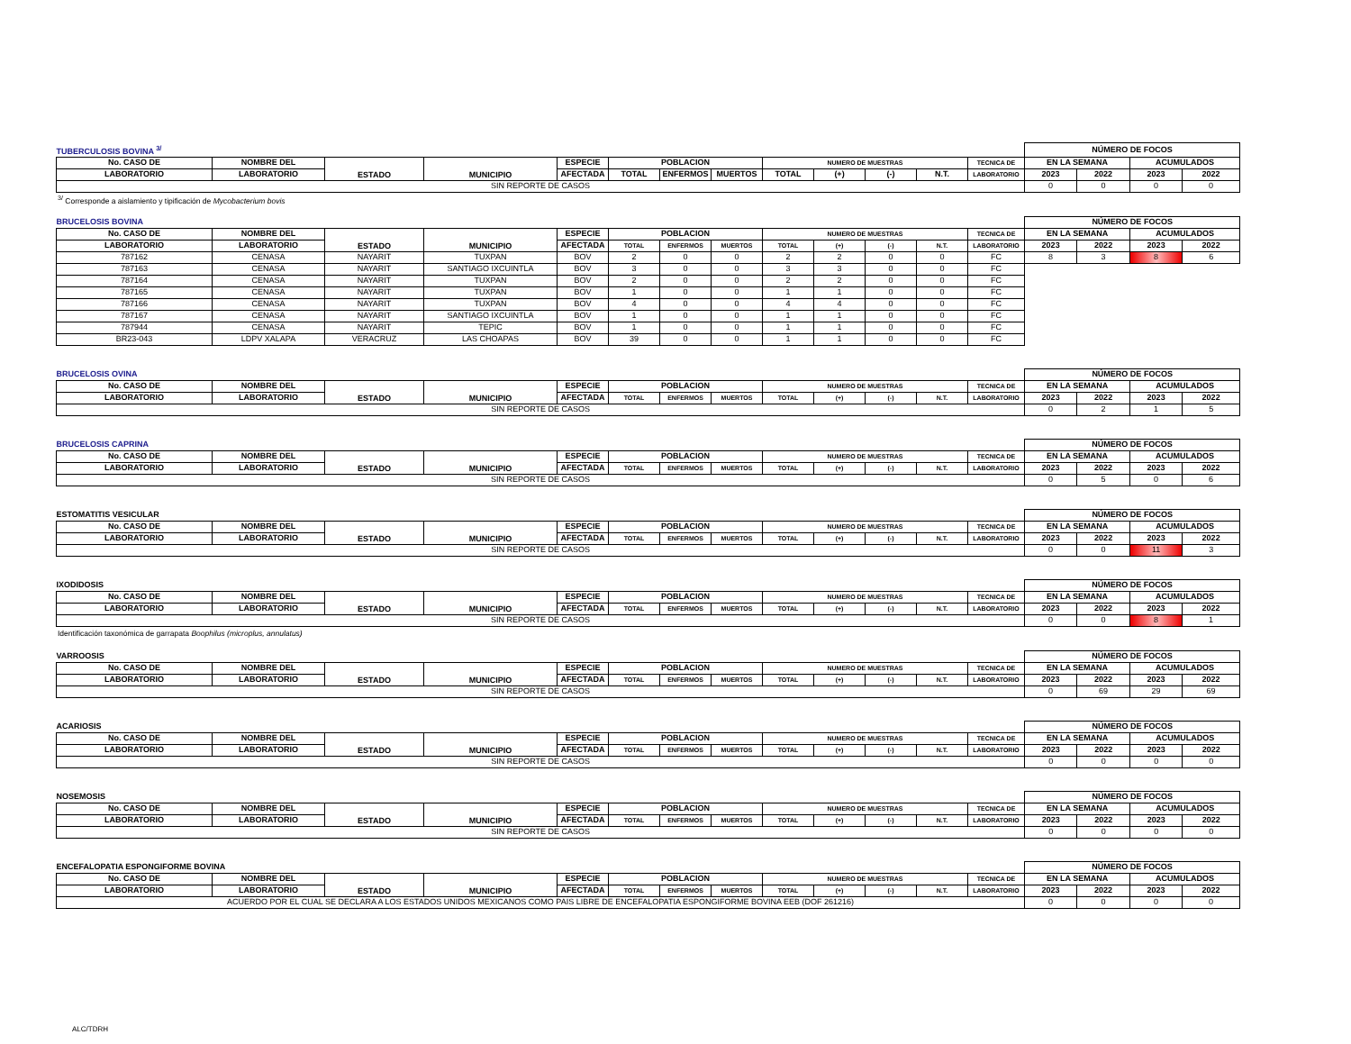| TUBERCULOSIS BOVINA <sup>3/</sup> | | | | | | | | | | | | | NÚMERO DE FOCOS | | | |
| No. CASO DE | NOMBRE DEL | ESTADO | MUNICIPIO | ESPECIE | POBLACION | | | NUMERO DE MUESTRAS | | | | TECNICA DE | EN LA SEMANA | | ACUMULADOS | |
| LABORATORIO | LABORATORIO | | | AFECTADA | TOTAL | ENFERMOS | MUERTOS | TOTAL | (+) | (-) | N.T. | LABORATORIO | 2023 | 2022 | 2023 | 2022 |
| SIN REPORTE DE CASOS | | | | | | | | | | | | | 0 | 0 | 0 | 0 |
<sup>3/</sup> Corresponde a aislamiento y tipificación de Mycobacterium bovis
| BRUCELOSIS BOVINA | | | | | | | | | | | | | NÚMERO DE FOCOS | | | |
| No. CASO DE | NOMBRE DEL | ESTADO | MUNICIPIO | ESPECIE | POBLACION | | | NUMERO DE MUESTRAS | | | | TECNICA DE | EN LA SEMANA | | ACUMULADOS | |
| LABORATORIO | LABORATORIO | | | AFECTADA | TOTAL | ENFERMOS | MUERTOS | TOTAL | (+) | (-) | N.T. | LABORATORIO | 2023 | 2022 | 2023 | 2022 |
| 787162 | CENASA | NAYARIT | TUXPAN | BOV | 2 | 0 | 0 | 2 | 2 | 0 | 0 | FC | 8 | 3 | 8 | 6 |
| 787163 | CENASA | NAYARIT | SANTIAGO IXCUINTLA | BOV | 3 | 0 | 0 | 3 | 3 | 0 | 0 | FC | | | | |
| 787164 | CENASA | NAYARIT | TUXPAN | BOV | 2 | 0 | 0 | 2 | 2 | 0 | 0 | FC | | | | |
| 787165 | CENASA | NAYARIT | TUXPAN | BOV | 1 | 0 | 0 | 1 | 1 | 0 | 0 | FC | | | | |
| 787166 | CENASA | NAYARIT | TUXPAN | BOV | 4 | 0 | 0 | 4 | 4 | 0 | 0 | FC | | | | |
| 787167 | CENASA | NAYARIT | SANTIAGO IXCUINTLA | BOV | 1 | 0 | 0 | 1 | 1 | 0 | 0 | FC | | | | |
| 787944 | CENASA | NAYARIT | TEPIC | BOV | 1 | 0 | 0 | 1 | 1 | 0 | 0 | FC | | | | |
| BR23-043 | LDPV XALAPA | VERACRUZ | LAS CHOAPAS | BOV | 39 | 0 | 0 | 1 | 1 | 0 | 0 | FC | | | | |
| BRUCELOSIS OVINA | | | | | | | | | | | | | NÚMERO DE FOCOS | | | |
| No. CASO DE | NOMBRE DEL | ESTADO | MUNICIPIO | ESPECIE | POBLACION | | | NUMERO DE MUESTRAS | | | | TECNICA DE | EN LA SEMANA | | ACUMULADOS | |
| LABORATORIO | LABORATORIO | | | AFECTADA | TOTAL | ENFERMOS | MUERTOS | TOTAL | (+) | (-) | N.T. | LABORATORIO | 2023 | 2022 | 2023 | 2022 |
| SIN REPORTE DE CASOS | | | | | | | | | | | | | 0 | 2 | 1 | 5 |
| BRUCELOSIS CAPRINA | | | | | | | | | | | | | NÚMERO DE FOCOS | | | |
| No. CASO DE | NOMBRE DEL | ESTADO | MUNICIPIO | ESPECIE | POBLACION | | | NUMERO DE MUESTRAS | | | | TECNICA DE | EN LA SEMANA | | ACUMULADOS | |
| LABORATORIO | LABORATORIO | | | AFECTADA | TOTAL | ENFERMOS | MUERTOS | TOTAL | (+) | (-) | N.T. | LABORATORIO | 2023 | 2022 | 2023 | 2022 |
| SIN REPORTE DE CASOS | | | | | | | | | | | | | 0 | 5 | 0 | 6 |
| ESTOMATITIS VESICULAR | | | | | | | | | | | | | NÚMERO DE FOCOS | | | |
| No. CASO DE | NOMBRE DEL | ESTADO | MUNICIPIO | ESPECIE | POBLACION | | | NUMERO DE MUESTRAS | | | | TECNICA DE | EN LA SEMANA | | ACUMULADOS | |
| LABORATORIO | LABORATORIO | | | AFECTADA | TOTAL | ENFERMOS | MUERTOS | TOTAL | (+) | (-) | N.T. | LABORATORIO | 2023 | 2022 | 2023 | 2022 |
| SIN REPORTE DE CASOS | | | | | | | | | | | | | 0 | 0 | 11 | 3 |
| IXODIDOSIS | | | | | | | | | | | | | NÚMERO DE FOCOS | | | |
| No. CASO DE | NOMBRE DEL | ESTADO | MUNICIPIO | ESPECIE | POBLACION | | | NUMERO DE MUESTRAS | | | | TECNICA DE | EN LA SEMANA | | ACUMULADOS | |
| LABORATORIO | LABORATORIO | | | AFECTADA | TOTAL | ENFERMOS | MUERTOS | TOTAL | (+) | (-) | N.T. | LABORATORIO | 2023 | 2022 | 2023 | 2022 |
| SIN REPORTE DE CASOS | | | | | | | | | | | | | 0 | 0 | 8 | 1 |
Identificación taxonómica de garrapata Boophilus (microplus, annulatus)
| VARROOSIS | | | | | | | | | | | | | NÚMERO DE FOCOS | | | |
| No. CASO DE | NOMBRE DEL | ESTADO | MUNICIPIO | ESPECIE | POBLACION | | | NUMERO DE MUESTRAS | | | | TECNICA DE | EN LA SEMANA | | ACUMULADOS | |
| LABORATORIO | LABORATORIO | | | AFECTADA | TOTAL | ENFERMOS | MUERTOS | TOTAL | (+) | (-) | N.T. | LABORATORIO | 2023 | 2022 | 2023 | 2022 |
| SIN REPORTE DE CASOS | | | | | | | | | | | | | 0 | 69 | 29 | 69 |
| ACARIOSIS | | | | | | | | | | | | | NÚMERO DE FOCOS | | | |
| No. CASO DE | NOMBRE DEL | ESTADO | MUNICIPIO | ESPECIE | POBLACION | | | NUMERO DE MUESTRAS | | | | TECNICA DE | EN LA SEMANA | | ACUMULADOS | |
| LABORATORIO | LABORATORIO | | | AFECTADA | TOTAL | ENFERMOS | MUERTOS | TOTAL | (+) | (-) | N.T. | LABORATORIO | 2023 | 2022 | 2023 | 2022 |
| SIN REPORTE DE CASOS | | | | | | | | | | | | | 0 | 0 | 0 | 0 |
| NOSEMOSIS | | | | | | | | | | | | | NÚMERO DE FOCOS | | | |
| No. CASO DE | NOMBRE DEL | ESTADO | MUNICIPIO | ESPECIE | POBLACION | | | NUMERO DE MUESTRAS | | | | TECNICA DE | EN LA SEMANA | | ACUMULADOS | |
| LABORATORIO | LABORATORIO | | | AFECTADA | TOTAL | ENFERMOS | MUERTOS | TOTAL | (+) | (-) | N.T. | LABORATORIO | 2023 | 2022 | 2023 | 2022 |
| SIN REPORTE DE CASOS | | | | | | | | | | | | | 0 | 0 | 0 | 0 |
| ENCEFALOPATIA ESPONGIFORME BOVINA | | | | | | | | | | | | | NÚMERO DE FOCOS | | | |
| No. CASO DE | NOMBRE DEL | ESTADO | MUNICIPIO | ESPECIE | POBLACION | | | NUMERO DE MUESTRAS | | | | TECNICA DE | EN LA SEMANA | | ACUMULADOS | |
| LABORATORIO | LABORATORIO | | | AFECTADA | TOTAL | ENFERMOS | MUERTOS | TOTAL | (+) | (-) | N.T. | LABORATORIO | 2023 | 2022 | 2023 | 2022 |
| ACUERDO POR EL CUAL SE DECLARA A LOS ESTADOS UNIDOS MEXICANOS COMO PAIS LIBRE DE ENCEFALOPATIA ESPONGIFORME BOVINA EEB (DOF 261216) | | | | | | | | | | | | | 0 | 0 | 0 | 0 |
ALC/TDRH